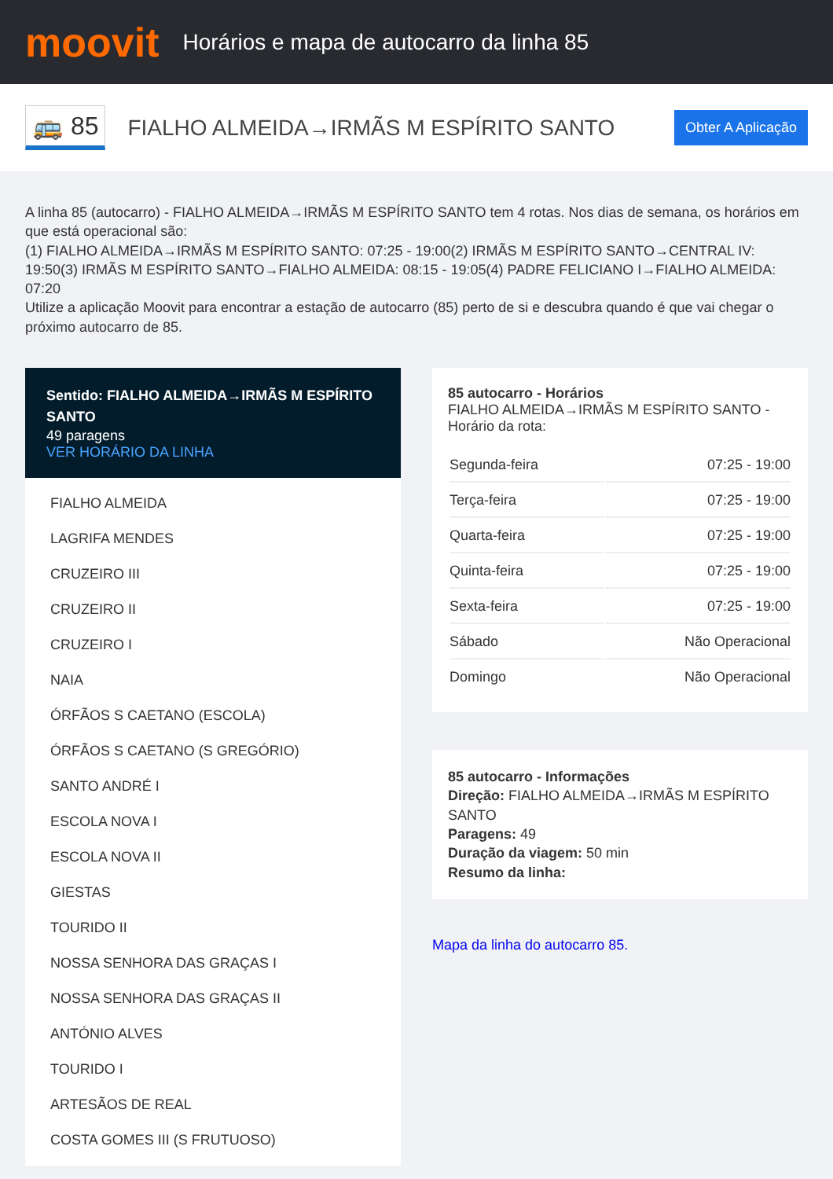moovit
Horários e mapa de autocarro da linha 85
🚌 85
FIALHO ALMEIDA→IRMÃS M ESPÍRITO SANTO
Obter A Aplicação
A linha 85 (autocarro) - FIALHO ALMEIDA→IRMÃS M ESPÍRITO SANTO tem 4 rotas. Nos dias de semana, os horários em que está operacional são:
(1) FIALHO ALMEIDA→IRMÃS M ESPÍRITO SANTO: 07:25 - 19:00(2) IRMÃS M ESPÍRITO SANTO→CENTRAL IV: 19:50(3) IRMÃS M ESPÍRITO SANTO→FIALHO ALMEIDA: 08:15 - 19:05(4) PADRE FELICIANO I→FIALHO ALMEIDA: 07:20
Utilize a aplicação Moovit para encontrar a estação de autocarro (85) perto de si e descubra quando é que vai chegar o próximo autocarro de 85.
Sentido: FIALHO ALMEIDA→IRMÃS M ESPÍRITO SANTO
49 paragens
VER HORÁRIO DA LINHA
FIALHO ALMEIDA
LAGRIFA MENDES
CRUZEIRO III
CRUZEIRO II
CRUZEIRO I
NAIA
ÓRFÃOS S CAETANO (ESCOLA)
ÓRFÃOS S CAETANO (S GREGÓRIO)
SANTO ANDRÉ I
ESCOLA NOVA I
ESCOLA NOVA II
GIESTAS
TOURIDO II
NOSSA SENHORA DAS GRAÇAS I
NOSSA SENHORA DAS GRAÇAS II
ANTÓNIO ALVES
TOURIDO I
ARTESÃOS DE REAL
COSTA GOMES III (S FRUTUOSO)
85 autocarro - Horários
FIALHO ALMEIDA→IRMÃS M ESPÍRITO SANTO - Horário da rota:
| Segunda-feira | 07:25 - 19:00 |
| Terça-feira | 07:25 - 19:00 |
| Quarta-feira | 07:25 - 19:00 |
| Quinta-feira | 07:25 - 19:00 |
| Sexta-feira | 07:25 - 19:00 |
| Sábado | Não Operacional |
| Domingo | Não Operacional |
85 autocarro - Informações
Direção: FIALHO ALMEIDA→IRMÃS M ESPÍRITO SANTO
Paragens: 49
Duração da viagem: 50 min
Resumo da linha:
Mapa da linha do autocarro 85.